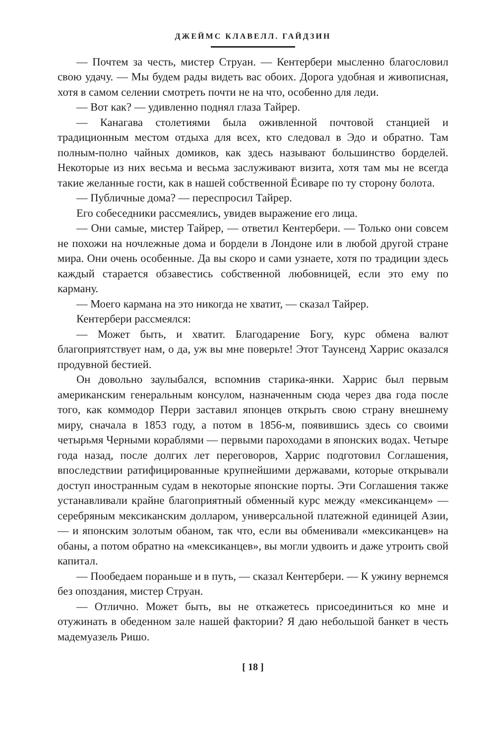ДЖЕЙМС КЛАВЕЛЛ. ГАЙДЗИН
— Почтем за честь, мистер Струан. — Кентербери мысленно благословил свою удачу. — Мы будем рады видеть вас обоих. Дорога удобная и живописная, хотя в самом селении смотреть почти не на что, особенно для леди.
— Вот как? — удивленно поднял глаза Тайрер.
— Канагава столетиями была оживленной почтовой станцией и традиционным местом отдыха для всех, кто следовал в Эдо и обратно. Там полным-полно чайных домиков, как здесь называют большинство борделей. Некоторые из них весьма и весьма заслуживают визита, хотя там мы не всегда такие желанные гости, как в нашей собственной Ёсиваре по ту сторону болота.
— Публичные дома? — переспросил Тайрер.
Его собеседники рассмеялись, увидев выражение его лица.
— Они самые, мистер Тайрер, — ответил Кентербери. — Только они совсем не похожи на ночлежные дома и бордели в Лондоне или в любой другой стране мира. Они очень особенные. Да вы скоро и сами узнаете, хотя по традиции здесь каждый старается обзавестись собственной любовницей, если это ему по карману.
— Моего кармана на это никогда не хватит, — сказал Тайрер.
Кентербери рассмеялся:
— Может быть, и хватит. Благодарение Богу, курс обмена валют благоприятствует нам, о да, уж вы мне поверьте! Этот Таунсенд Харрис оказался продувной бестией.
Он довольно заулыбался, вспомнив старика-янки. Харрис был первым американским генеральным консулом, назначенным сюда через два года после того, как коммодор Перри заставил японцев открыть свою страну внешнему миру, сначала в 1853 году, а потом в 1856-м, появившись здесь со своими четырьмя Черными кораблями — первыми пароходами в японских водах. Четыре года назад, после долгих лет переговоров, Харрис подготовил Соглашения, впоследствии ратифицированные крупнейшими державами, которые открывали доступ иностранным судам в некоторые японские порты. Эти Соглашения также устанавливали крайне благоприятный обменный курс между «мексиканцем» — серебряным мексиканским долларом, универсальной платежной единицей Азии, — и японским золотым обаном, так что, если вы обменивали «мексиканцев» на обаны, а потом обратно на «мексиканцев», вы могли удвоить и даже утроить свой капитал.
— Пообедаем пораньше и в путь, — сказал Кентербери. — К ужину вернемся без опоздания, мистер Струан.
— Отлично. Может быть, вы не откажетесь присоединиться ко мне и отужинать в обеденном зале нашей фактории? Я даю небольшой банкет в честь мадемуазель Ришо.
[ 18 ]